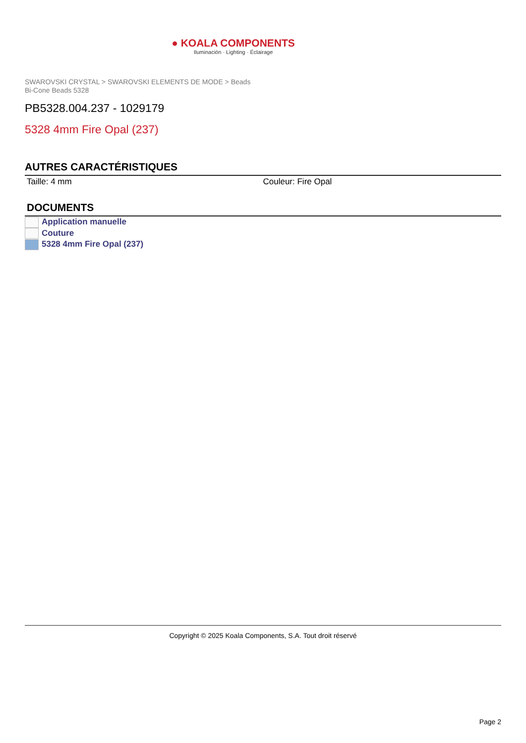● KOALA COMPONENTS
Iluminación · Lighting · Éclairage
SWAROVSKI CRYSTAL > SWAROVSKI ELEMENTS DE MODE > Beads
Bi-Cone Beads 5328
PB5328.004.237 - 1029179
5328 4mm Fire Opal (237)
AUTRES CARACTÉRISTIQUES
Taille: 4 mm Couleur: Fire Opal
DOCUMENTS
Application manuelle
Couture
5328 4mm Fire Opal (237)
Copyright © 2025 Koala Components, S.A. Tout droit réservé
Page 2